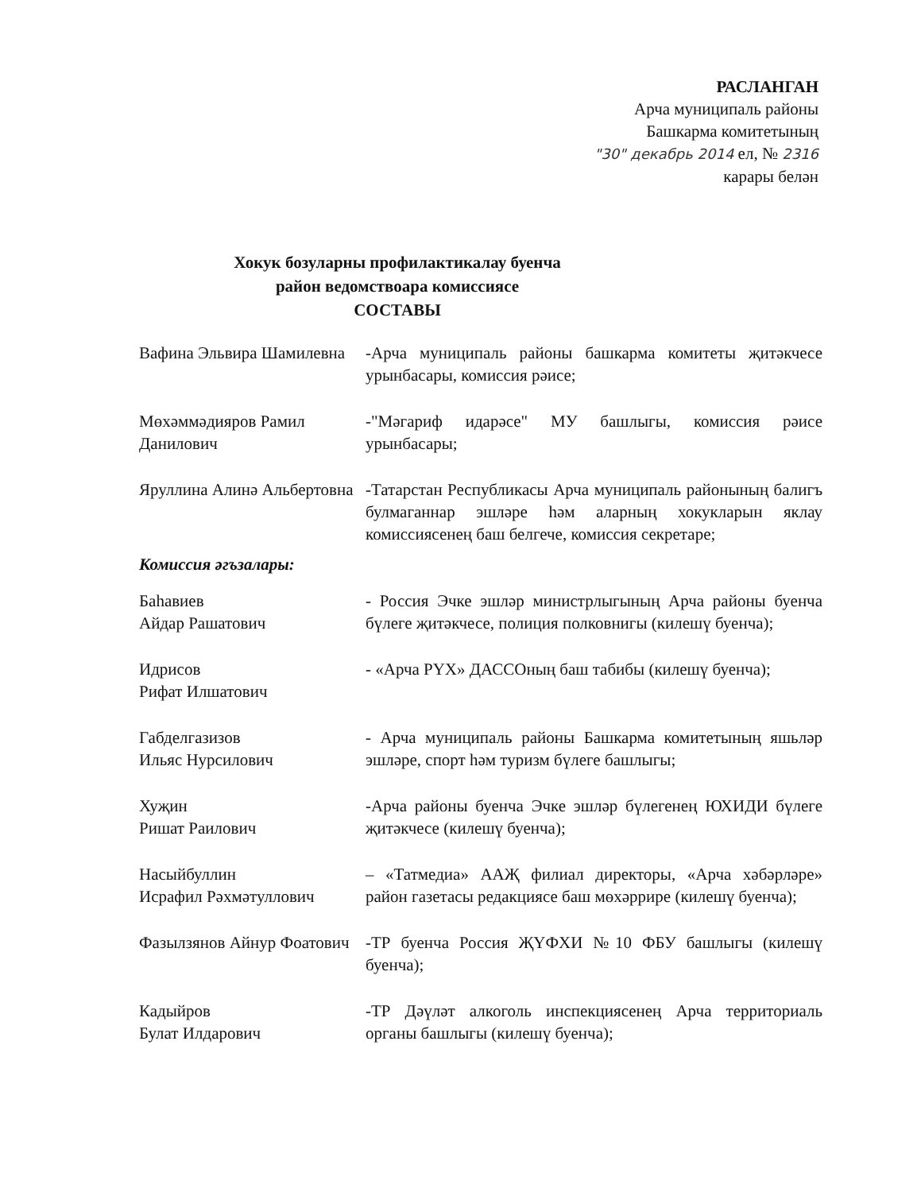РАСЛАНГАН
Арча муниципаль районы
Башкарма комитетының
"30" декабрь 2014 ел, № 2316
карары белән
Хокук бозуларны профилактикалау буенча
район ведомствоара комиссиясе
СОСТАВЫ
Вафина Эльвира Шамилевна
-Арча муниципаль районы башкарма комитеты җитәкчесе урынбасары, комиссия рәисе;
Мөхәммәдияров Рамил Данилович
-"Мәгариф идарәсе" МУ башлыгы, комиссия рәисе урынбасары;
Яруллина Алинә Альбертовна
-Татарстан Республикасы Арча муниципаль районының балигъ булмаганнар эшләре һәм аларның хокукларын яклау комиссиясенең баш белгече, комиссия секретаре;
Комиссия әгъзалары:
Баһавиев
Айдар Рашатович
- Россия Эчке эшләр министрлыгының Арча районы буенча бүлеге җитәкчесе, полиция полковнигы (килешү буенча);
Идрисов
Рифат Илшатович
- «Арча РҮХ» ДАССОның баш табибы (килешү буенча);
Габделгазизов
Ильяс Нурсилович
- Арча муниципаль районы Башкарма комитетының яшьләр эшләре, спорт һәм туризм бүлеге башлыгы;
Хуҗин
Ришат Раилович
-Арча районы буенча Эчке эшләр бүлегенең ЮХИДИ бүлеге җитәкчесе (килешү буенча);
Насыйбуллин
Исрафил Рәхмәтуллович
– «Татмедиа» ААҖ филиал директоры, «Арча хәбәрләре» район газетасы редакциясе баш мөхәррире (килешү буенча);
Фазылзянов Айнур Фоатович
-ТР буенча Россия ҖҮФХИ №10 ФБУ башлыгы (килешү буенча);
Кадыйров
Булат Илдарович
-ТР Дәүләт алкоголь инспекциясенең Арча территориаль органы башлыгы (килешү буенча);